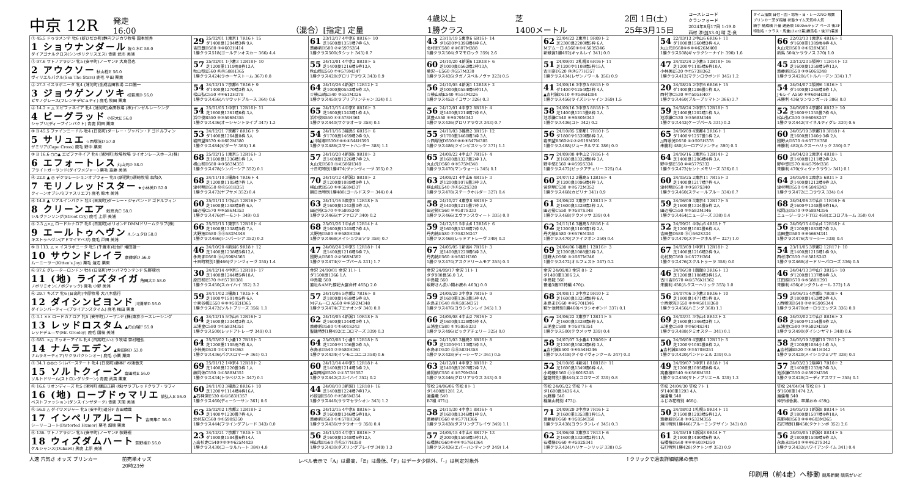中京 12R
発走
16:00
（混合）[指定] 定量
4歳以上
1勝クラス
芝
1400メートル
2回 1日(土)
25年3月15日
コースレコード
クランフォード
2024年8月17日 1:19.0
西村 淳也[53.0] 晴 芝:良
タイム指数 日付・回・場所・日・レースNO 頭数
ブリンカー芝ダ距離 状態タイム天気枠人気
騎手 騎成績 斤量 通過順 1000mラップ ペース 後3F
特別名・クラス・馬重((1or2着)勝馬名・後3F)着差
| ① 45.5 ドゥラメンテ 牡6 (新ひだか町)静内フジカワ牧場 国本哲秀 1 ショウナンダール 佐々木C 58.0 ダイアゴナルクロス(シンボリクリスエス) 青鹿 武市 美浦 | 29 25/02/01 1東京1 7R16ト 15 ダ1400良1294晴3枠 9人 吉田豊D580 ⑤④602H414 1勝クラス518(ゴールデンオスカー 366) 4.4 | 61 23/12/17 4中京6 8R16ト 10 芝1600良1351晴7枠 6人 斎藤新D580 ②②597S354 1勝クラス500(タシット 343) 0.7 | 43 23/11/19 5東京6 6R16ト 14 ダ1600や1396晴4枠 6人 北村宏C580 ②②607M388 1勝クラス504(タマモロック 359) 2.6 | 62 22/04/23 2東京1 9R09ト 2 芝2300良2200晴5枠 6人 Mデムーロ A560①①①563S346 新緑賞1勝492(キャルレイ 341) 0.0 | 54 22/03/13 2中山6 6R16ト 11 ダ1800良1560晴3枠 4人 丸山元D560⑥⑤⑥⑥626M400 1勝クラス508(ギャラクシーナイト 390) 1.6 | 66 22/02/13 1東京6 4R16ト 1 ダ1600重1389雨4枠 4人 丸山元D560 ②①628M361 新馬 504(ケラウノス 370) 1.0 |
| ① 97.6 サトノアラジン 牝5 (安平町)ノーザンF 大島昌也 2 アウクソー 秋山稔E 56.0 ヴィリエルバクル(Sea The Stars) 鹿毛 平田 栗東 | 57 25/02/01 1小倉3 12R18ト 10 芝1200重1119雨8枠13人 秋山稔E560 ⑮⑭588H365 1勝クラス424(ラホーヤストーム 367) 0.8 | 55 24/12/01 4中京2 8R18ト 5 芝1400良1216晴6枠13人 秋山稔E560 ⑦⑥579M347 1勝クラス428(グロリアラウス 343) 0.9 | 60 24/10/20 4新潟6 12R18ト 6 芝1000良0562晴2枠13人 菊沢一E560 ⑬557M330 1勝クラス426(タガノスペルノヴァ 323) 0.5 | 51 24/09/01 2札幌8 6R16ト 11 芝1200や1108晴5枠15人 古川奈D520 ⑭⑭577H357 1勝クラス434(レザンノワール 356) 0.9 | 47 24/02/24 2小倉5 12R18ト 16 芝1200や1105晴6枠10人 小林美E520 ⑦⑦573H362 1勝クラス412(マテンロウボンド 345) 1.2 | 45 23/12/23 5阪神7 12R14ト 13 芝1600良1358晴5枠13人 斎藤新D550 ③③606S348 1勝クラス420(バトルハーデン 334) 1.7 |
| ② 27.3 イスラボニータ 牝4 (浦河町)金成吉田牧場 二口雅一 3 ジョウゲンノツキ 松若風D 56.0 ピサノグレース(フレンチデピュティ) 鹿毛 牧田 栗東 | 54 24/12/15 7京都6 7R16ト 9 ダ1400良1270晴3枠 5人 松山弘C550 ④④612H378 1勝クラス456(ハリウッドブルース 364) 0.6 | 64 24/10/26 4新潟7 12R12ト 2 芝1000良0552晴6枠 3人 ☆横山琉E540 ③551M326 1勝クラス450(ラブリブリンチャン 324) 0.1 | 56 24/10/05 4新潟1 12R18ト 2 芝1000良0554晴6枠11人 ☆横山琉E540 ⑨551M326 1勝クラス452(イコサン 326) 0.3 | 41 24/09/16 3中京5 6R15ト 9 ダ1400や1254晴3枠 4人 ▲吉村誠D510 ④⑤586H384 1勝クラス456(ライズシシャイン 369) 1.5 | 20 24/08/25 2中京6 6R16ト 15 ダ1400良1286曇1枠 8人 西村淳C530 ⑨⑦595H407 1勝クラス460(ブループリマトン 366) 3.7 | 54 24/04/07 2阪神6 1R16ト 1 ダ1400良1265晴8枠 1人 Jモレイ A550 ⑧⑧606H382 未勝利 436(ランランガール 386) 0.0 |
| ② 14.2 × △ エピファネイア 牝4 (浦河町)桑田牧場 (株)インゼルレーシング 4 ビーグラッド 小沢大E 56.0 シャブリ(ディープインパクト) 青鹿 岡田 栗東 | 54 25/01/05 1中京1 12R16ト 11 芝1600良1361晴6枠 3人 浜中俊B550 ⑩⑩596M355 1勝クラス436(オーシャントライブ 347) 1.3 | 65 24/12/15 4中京6 8R16ト 3 芝1600良1343晴1枠 4人 浜中俊B550 ④④578H361 1勝クラス440(サクラオーラ 358) 0.1 | 56 24/12/01 4中京2 8R18ト 4 芝1400良1214晴7枠 6人 武豊A550 ⑨⑨579M343 1勝クラス436(グロリアラウス 343) 0.7 | 58 24/09/16 3中京5 8R18ト 3 芝1400良1213曇8枠 3人 池添謙C540 ⑧⑨580M343 1勝クラス436(コト 342) 0.2 | 59 24/08/24 2中京5 12R18ト 3 芝1400良1202晴1枠 5人 池添謙C530 ③③568M346 1勝クラス442(ケープパール 331) 0.3 | 52 24/06/09 4京都4 8R12ト 10 芝1600や1355曇7枠 6人 松山弘C530 ③③606S347 1勝クラス442(マイネルティグレ 330) 0.6 |
| ③ B 45.5 ファインニードル 牡4 (日高町)ダーレー・ジャパン・F ゴドルフィン 5 サリュエ ☆西塚洸D 57.0 ザミリア(Cape Cross) 鹿毛 野中 栗東 | 53 24/12/21 7京都7 8R16ト 9 ダ1400良1264曇8枠 5人 岩田望B570 ⑥③602M380 1勝クラス484(ビダーヤ 365) 1.6 | 54 24/11/16 3福島5 6R15ト 6 ダ1700良1469晴2枠 9人 ▲川端海E530⑦⑥⑥④544H393 1勝クラス486(スマートハンター 388) 1.1 | 55 24/11/03 3福島2 3R15ト 12 ダ1700重1460晴3枠 3人 ☆西塚洸D550⑦⑧⑧⑨547M385 1勝クラス486(ツインビスケッツ 371) 1.1 | 56 24/10/05 5京都1 7R10ト 5 ダ1800や1539晴8枠 3人 岩田望B560②②②②619M391 1勝クラス488(ジョータルマエ 386) 0.9 | 65 24/06/09 4京都4 2R16ト 1 ダ1400や1257曇1枠 2人 △西塚洸D550 ④③595H378 未勝利 480(カーロアヴァンティ 390) 0.3 | 60 24/05/19 3京都10 3R18ト 4 芝1600良1340小3枠 2人 団野大D570 ⑤⑤577H358 未勝利 482(ルクスーヘリック 350) 0.7 |
| ③ B 16.6 ○○▲ エピファネイア 牝4 (浦河町)秋場牧場 ライオンレースホース(株) 6 エフォートレス 丸山元D 58.0 ブライトガーランド(ダイワメジャー) 栗毛 嘉藤 美浦 | 68 25/02/15 1東京5 12R16ト 3 芝1600良1336晴1枠 1人 横山和D580 ④③583M351 1勝クラス478(シンバーシア 352) 0.1 | 57 24/10/20 4新潟6 9R18ト 3 芝1400良1226晴7枠 2人 丸山元D560 ⑪⑧586H349 十日町特別1勝474(ヴァンヴィーヴ 355) 0.2 | 65 24/09/22 4中山7 7R16ト 4 芝1600良1327曇2枠 1人 丸山元D560 ③③575M348 1勝クラス470(マンウォール 345) 0.1 | 57 24/09/08 4中山2 7R16ト 4 芝1600良1332晴8枠 3人 野中悠E560 ④④595S334 1勝クラス472(ピックアチェリー 325) 0.4 | 64 24/06/16 3東京6 12R14ト 2 芝1400良1206晴4枠 3人 野中悠E550 ⑩⑩577S332 1勝クラス472(セントメモリーズ 336) 0.1 | 60 24/04/28 2東京4 4R18ト 1 芝1400良1211晴2枠 2人 野中悠E570 ⑫⑫579M336 未勝利 470(ヴィヴァクラウン 341) 0.1 |
| ④ 22.0 ▲ ◎ デクラレーションオブウォー 牝4 (新冠町)須崎牧場 森和久 7 モリノレッドスター ★小林美D 52.0 クィーンオブシバ(ファスリエフ) 鹿毛 鈴木 美浦 | 68 24/11/10 3福島4 7R16ト 4 芝1200良1105晴7枠 1人 津村明D550 ⑫⑧581H351 1勝クラス472(ヤブサメ 352) 0.4 | 70 24/10/12 4新潟3 9R18ト 2 芝1200良1089晴8枠 1人 横山武B550 ⑨⑧568M337 朝日岳特別1勝480(ゴールドスター 344) 0.4 | 63 24/09/21 4中山6 4R15ト 3 芝1200良1076曇3枠 3人 横山琉E540 ⑪⑧562S328 1勝クラス478(ステークホルダー 327) 0.4 | 60 24/07/13 2福島5 12R16ト 4 芝1200良1096晴4枠 1人 菅原明C530 ②②572M352 1勝クラス468(カピリナ 341) 0.9 | 60 24/05/25 2東京11 7R15ト 3 芝1400良1217晴7枠 4人 津村明D550 ③③587S340 1勝クラス460(スティールブルー 334) 0.7 | 64 24/05/04 2東京5 6R11ト 3 芝1400良1212晴4枠 3人 津村明D550 ①①584S343 1勝クラス472(ニコラウス 334) 0.4 |
| ④ 14.8 ▲ リアルインパクト 牡4 (日高町)ダーレー・ジャパン・F ゴドルフィン 8 クリーンエア 鮫島克C 58.0 シルヴァンソング(Street Cry) 鹿毛 上原 美浦 | 60 25/01/13 1中山5 12R16ト 7 芝1600良1348晴8枠 6人 田辺裕C570 ⑩⑨586M353 1勝クラス476(ボーモント 349) 0.9 | 63 24/11/16 5東京5 12R18ト 5 芝1600良1343曇3枠 3人 田辺裕C570 ⑤⑤599S340 1勝クラス466(ナファロア 340) 0.2 | 58 24/10/27 4東京8 6R18ト 2 芝1400良1211曇7枠 2人 田辺裕C560 ⑩⑨587S333 1勝クラス466(エヴァンスウィート 335) 0.0 | 61 24/06/22 3東京7 12R11ト 3 芝1600良1338晴3枠 3人 田辺裕C550 ③③587S348 1勝クラス468(テウメッサ 339) 0.4 | 59 24/06/09 3東京4 12R17ト 5 芝1600良1334曇5枠 2人 田辺裕C550 ⑤⑤583M346 1勝クラス464(ニュージーズ 338) 0.4 | 68 24/04/06 3中山5 11R16ト 6 芝1600や1348曇4枠16人 松岡正D570 ③③589M356 ニュージーランドTG2 468(エコロブルーム 350) 0.4 |
| ⑤ 2.3 △×△ ロードカナロア 牝6 (日高町)オリオンF DMMドリームクラブ(株) 9 エールトゥヘヴン A.シュタB 58.0 キストゥヘヴン(アドマイヤベガ) 鹿毛 戸田 美浦 | 66 25/02/15 1東京5 12R16ト 4 芝1600良1338晴5枠 7人 大野拓D580 ⑪⑨583M348 1勝クラス466(シンバーシア 352) 0.3 | 68 25/01/26 1中山9 12R14ト 4 芝1600良1345晴7枠 4人 大野拓D580 ⑧⑨580H356 1勝クラス468(メイショウヨソラ 358) 0.7 | 59 24/12/15 5中山6 12R16ト 6 芝1600良1336晴7枠 9人 丹内祐E580 ⑦⑦583M347 1勝クラス468(レッドアトレーヴ 349) 0.3 | 62 24/11/16 3福島5 8R16ト 4 芝1200良1100晴1枠 2人 丹内祐E580 ③⑥576M350 1勝クラス470(ファイツオン 350) 0.4 | 52 24/09/21 4中山6 4R15ト 7 芝1200良1082曇6枠 4人 吉田豊D580 ⑪⑪562S334 1勝クラス470(ステークホルダー 327) 1.0 | 56 24/09/15 4中山4 12R16ト 4 芝1200良1082晴7枠 2人 吉田豊D580 ⑧⑧566M341 1勝クラス476(カリーシー 338) 0.4 |
| ⑤ B 113. △ × イスラボニータ 牝5 (千歳市)社台F 増田雄一 10 サウンドレイラ 斎藤新D 56.0 ムーニーラー(Kitten's Joy) 栗毛 渡辺 栗東 | 46 24/10/20 4新潟6 9R18ト 12 芝1400良1238晴5枠12人 永島まD560 ⑪⑫596M365 十日町特別1勝466(ヴァンヴィーヴ 355) 1.4 | 47 24/08/24 2中京5 12R18ト 14 芝1400良1216晴6枠 7人 団野大D560 ②②568M362 1勝クラス474(ケープパール 331) 1.7 | 67 24/05/05 1新潟4 7R16ト 3 芝1400良1229晴6枠 3人 丹内祐E560 ⑤⑤582H360 1勝クラス474(アスクドリームモア 355) 0.3 | 69 24/04/06 1福島1 12R16ト 3 芝1200良1088曇3枠 3人 団野大D560 ③②567M346 1勝クラス472(オルフェスト 347) 0.2 | 67 24/03/09 1中京1 12R18ト 2 芝1400良1216晴2枠 9人 北村友C560 ①①577H364 1勝クラス476(スクルトゥーラ 358) 0.0 | 54 23/11/05 3京都2 12R17ト 10 芝1400良1215晴1枠 9人 西村淳C550 ⑦⑦581S342 1勝クラス468(オードリーバローズ 336) 0.5 |
| ⑥ 97.6 グレーターロンドン 牡4 (日高町)サンバマウンテンF 矢野琢也 11 (地) ライズタイガ 角田大D 58.0 ノボリミオン(ノボジャック) 鹿毛 小野 美浦 | 30 24/12/14 4中京5 12R18ト 17 芝1400良1244晴5枠18人 原田和E570 ⑦⑦573H381 1勝クラス450(スカイハイ 352) 3.2 | 金沢 24/10/01 金沢 11ト 1 ダ1500良1366 1人 中島龍 560 直社&AMP;捺妃大宴会杯 465() 2.0 | 金沢 24/09/17 金沢 11ト 1 ダダ900良56.0 1人 中島龍 560 坂野さん長い間お疲れ 463() 0.0 | 金沢 24/09/03 金沢 8ト 2 ダ1400重1306 2人 中島龍 560 普通3歳B2特編 470(). | 46 24/06/30 1函館8 3R16ト 13 芝1200良1108晴3枠15人 古川吉D570 ⑩⑬576KH362 未勝利 456(ルクスーヘリック 353) 1.0 | 46 24/04/13 3中山7 3R15ト 10 ダ1200良1137晴4枠 5人 江田照D570 ⑤⑤588H391 未勝利 456(キングクレオール 372) 1.8 |
| ⑥ 29.7 キズナ 牝6 (日高町)中原牧場 大八木信行 12 ダイシンビヨンド 川須栄D 56.0 ダイシンパーティー(ブライアンズタイム) 鹿毛 梅田 栗東 | 59 24/11/02 3福島1 7R15ト 4 芝1800や1501雨5枠 6人 ☆泉谷楓E550 ⑥⑧⑤592H365 1勝クラス472(ソルトブリーズ 356) 1.1 | 57 24/10/06 5京都2 7R16ト 8 芝1800良1468晴5枠 8人 Mデムーロ A560 ⑥⑥592M348 1勝クラス474(ブエナオンダ 340) 0.8 | 59 24/09/29 3中京9 7R16ト 9 芝1600重1363曇5枠 4人 永島まD540 ⑬⑫595M351 1勝クラス476(ヨウシタンレイ 345) 1.3 | 68 24/08/11 2中京2 9R10ト 2 芝1600良1325晴8枠 6人 永島まD560 ④⑥570H346 鞍ケ池特別1勝460(ペラシオボンド 337) 0.1 | 56 24/07/06 3小倉3 8R16ト 10 芝1800良1471晴1枠 8人 ☆西塚洸D550 ⑧⑨⑩581H368 1勝クラス456(ハミング 360) 1.1 | 59 24/06/15 4京都5 7R08ト 4 芝1800良1453晴2枠 4人 △西塚洸D540 ②②②590S344 1勝クラス470(オーロラエックス 336) 0.9 |
| ⑦ 3.1 ×× ロードカナロア 牝5 (安平町)ノーザンF (株)東京ホースレーシング 13 レッドロスタム ▲舟山瑠F 55.0 レッドデュ―サ(Mr. Greeley) 鹿毛 国枝 美浦 | 64 24/12/15 5中山6 12R16ト 2 芝1600良1334晴3枠 3人 三浦皇C580 ①①583M351 1勝クラス500(レッドアトレーヴ 349) 0.1 | 62 24/10/05 4新潟1 10R18ト 5 芝1600良1344晴3枠 1人 斎藤新D580 ①①601S343 聖籠特別1勝492(エコロマーズ 339) 0.3 | 66 24/09/08 4中山2 7R16ト 2 芝1600良1328晴4枠 4人 三浦皇C580 ①①595S333 1勝クラス496(ピックアチェリー 325) 0.0 | 67 24/06/22 3東京7 12R11ト 5 芝1600良1338晴6枠 5人 三浦皇C580 ①①587S351 1勝クラス500(テウメッサ 339) 0.4 | 69 24/03/31 3中山4 8R13ト 2 芝1600良1346晴3枠 1人 三浦皇C580 ②②604S341 1勝クラス488(タミオスター 341) 0.1 | 68 24/03/02 2中山3 8R16ト 2 芝1600や1354曇4枠 2人 三浦皇C580 ③③592M359 1勝クラス490(ダイシンヤマト 348) 0.6 |
| ⑦ 683. ×△ ミッキーアイル 牝4 (日高町)いとう牧場 奈村睦弘 14 ナムラエデン ▲柴田裕D 53.0 ナムラミーティア(サクラバクシンオー) 鹿毛 小栗 栗東 | 64 25/03/02 1小倉12 7R18ト 3 芝1200重1105雨7枠 8人 小林美D520 ①①579H363 1勝クラス436(バクスロマーチ 361) 0.1 | 64 25/02/08 1小倉5 12R18ト 5 芝1200や1106曇2枠 5人 永島まD540 ②③580H361 1勝クラス434(イツモニコニコ 358) 0.6 | 65 24/11/03 3福島2 8R16ト 8 芝1200や1113晴3枠 5人 永島まD530 ⑫⑫583H358 1勝クラス428(ディーシーサン 361) 0.5 | 58 24/07/07 3小倉4 12R09ト 4 芝1200良1082晴6枠 3人 ▲吉村誠E500 ⑤⑥554H346 1勝クラス418(タイセイヴォンクール 347) 0.3 | 50 24/06/09 4京都4 12R13ト 5 芝1200や1092曇8枠 2人 ▲吉村誠E500 ③③570H351 1勝クラス420(バンドシェル 339) 0.5 | 58 24/05/19 3京都10 7R11ト 2 芝1200良1084小1枠 5人 ▲吉村誠E520 ⑦⑥561H342 1勝クラス420(メイショウミツヤ 338) 0.1 |
| ⑦ 34.1 ◎◎○ シルバーステート 牝4 (日高町)藤本F 杉浦敏夫 15 ソルトクィーン 富田暁E 56.0 ソルトドリーム(ストロングリターン) 青鹿 武英 栗東 | 69 25/01/12 1中京4 12R18ト 2 芝1400良1220曇3枠 1人 藤岡佑C550 ①①588M351 1勝クラス434(トラベジスト 347) 0.1 | 60 24/12/14 4中京5 12R18ト 4 芝1400良1214晴5枠 2人 ▲柴田裕E520 ②①573H357 1勝クラス442(スカイハイ 352) 0.2 | 63 24/12/01 4中京2 8R18ト 2 芝1400良1207晴2枠 7人 藤岡佑C550 ①①579M344 1勝クラス446(グロリアラウス 343) 0.0 | 52 24/10/05 4新潟1 10R18ト 11 芝1600良1349晴6枠 4人 小崎綾E560 ⑪⑪601S345 聖籠特別1勝444(エコロマーズ 339) 0.8 | 49 24/09/07 3中京1 8R18ト 14 芝1200良1095晴8枠 6人 高倉稜E540 ⑤⑥566M351 1勝クラス450(サトノプリエール 339) 1.2 | 57 24/03/23 2阪神1 7R10ト 2 芝1400重1232雨7枠 3人 池添謙C550 ②②592M356 1勝クラス428(コーディアスマナー 355) 0.1 |
| ⑧ 16.6 リオンディーズ 牝5 (浦河町)鎌田正嗣 (株)サラブレッドクラブ・ラフィ 16 (地) ローブドゥマリエ 黛弘人E 56.0 ベストファッション(ダンスインザダーク) 青鹿 天間 美浦 | 60 24/11/03 3福島2 8R16ト 10 芝1200や1114晴4枠16人 ▲石神深E530 ⑬⑬583H357 1勝クラス460(ディーシーサン 361) 0.6 | 44 24/08/10 3新潟1 12R18ト 16 芝1400良1224晴7枠17人 杉原誠E560 ⑦⑦586M354 1勝クラス446(ララマセラシオン 343) 1.2 | 笠松 24/06/06 笠松 8ト 1 ダ1400良1281 2人 渡邊竜 540 B7組 471(). | 笠松 24/05/22 笠松 7ト 4 ダ1600良1436 4人 丸野勝 540 稲葉山特別 473(). | 笠松 24/04/30 笠松 7ト 1 ダ1400重1293 4人 渡邊竜 540 ふじの花特別 466(). | 笠松 24/04/04 笠松 8ト 1 ダ1600重1474 2人 渡邊竜 540 仲宗根香我、卒業おめ 459(). |
| ⑧ 56.9 △ ダイワメジャー 牝5 (安平町)追分F 吉田晴哉 17 インペリアルコート 吉田隼C 56.0 シーリーコート(Distorted Humor) 栗毛 畑端 栗東 | 63 25/02/02 1京都2 12R18ト 2 芝1400や1230曇7枠 4人 北村友C560 ①①598S350 1勝クラス444(フライングブレード 343) 0.0 | 63 24/12/15 4中京6 8R16ト 5 芝1600良1346晴5枠10人 斎藤新D560 ①①578H368 1勝クラス436(サクラオーラ 358) 0.4 | 58 24/11/30 4中京1 8R16ト 4 芝1600良1346晴1枠 9人 斎藤新D560 ②②577H366 1勝クラス438(ダズリングブレイヴ 349) 1.1 | 71 24/09/29 3中京9 7R16ト 2 芝1600重1353曇1枠15人 斎藤新D560 ①①595M358 1勝クラス438(ヨウシタンレイ 345) 0.3 | 50 24/08/03 1札幌5 9R14ト 11 芝1500良1293晴5枠12人 斎藤新D560 ③③532M355 旭川特別1勝446(ブルーミンデザイン 343) 0.8 | 46 24/05/19 1新潟8 9R14ト 14 芝1800良1507晴4枠10人 荻野極D560 ⑧⑥⑧603M365 石打特別1勝450(タケトンボ 352) 2.6 |
| ⑧ 136. サトノアラジン 牝5 (安平町)ノーザンF 荻野極 18 ウィズダムハート 荻野極D 56.0 ケルシャンス(Dubawi) 黒鹿 上原 美浦 | 23 24/12/21 7京都7 7R15ト 15 ダ1800良1584曇6枠14人 △高杉吏C540③②③⑤625M429 1勝クラス430(コーラルハート 384) 4.8 | 56 24/11/30 4中京1 8R16ト 7 芝1600良1348晴6枠12人 横山和D560 ⑪⑫577H358 1勝クラス430(ダズリングブレイヴ 349) 1.3 | 57 24/09/15 4中山4 8R17ト 13 芝2000良1595晴5枠11人 石橋脩D560④④④⑤576H364 1勝クラス436(エバーハンティング 349) 1.4 | 62 24/06/08 3東京3 7R13ト 6 芝1600良1339晴2枠11人 石橋脩D560 ④④592S341 1勝クラス424(ハリケーンリッジ 338) 0.5 | 61 24/05/19 1新潟8 9R14ト 7 芝1800良1490晴6枠 9人 石橋脩D560 ⑧⑥⑧603M350 石打特別1勝428(タケトンボ 352) 0.9 | 56 24/05/05 1新潟4 8R14ト 5 芝1800良1509晴6枠 3人 永島まD540 ⑨⑥⑥627S342 1勝クラス432(ハワイアンタイム 341) 0.4 |
人速 穴気さ オッズ ブリンカー 前売単オッズ
20時23分
レベル表示で「A」は最高、「E」は最低、「F」はデータ少除外、「-」は判定対象外
↑クリックで過去詳細結果の表示
印刷用（前4走）へ移動 競馬新聞 競馬がいど